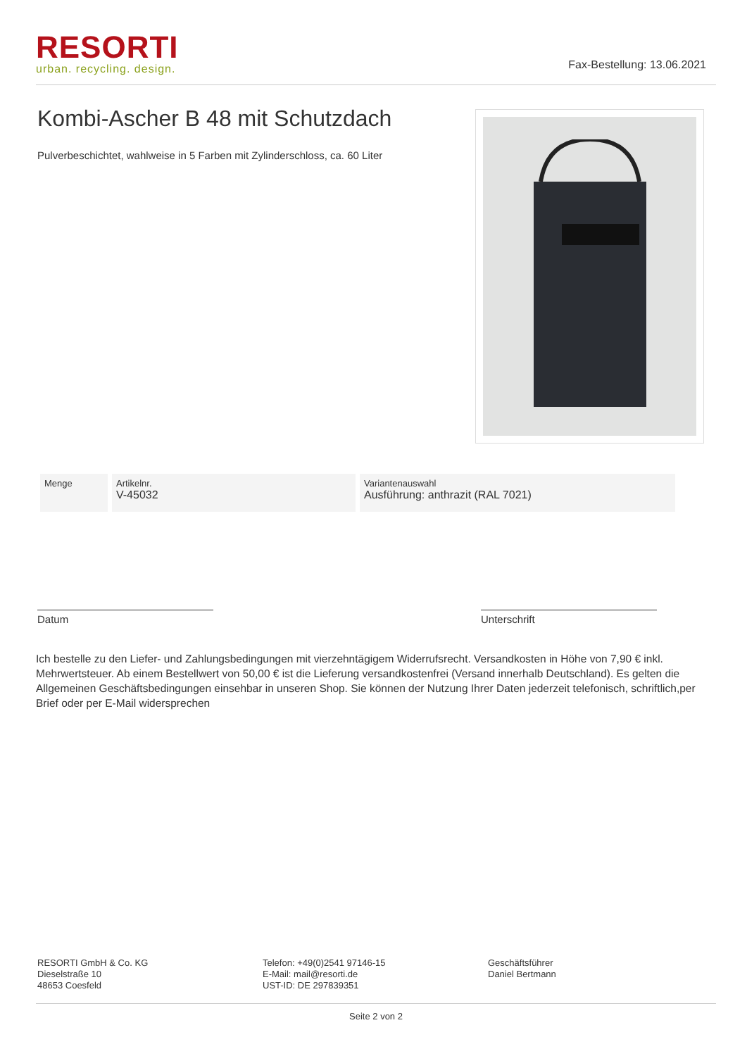RESORTI
urban. recycling. design.
Fax-Bestellung: 13.06.2021
Kombi-Ascher B 48 mit Schutzdach
Pulverbeschichtet, wahlweise in 5 Farben mit Zylinderschloss, ca. 60 Liter
| Menge | Artikelnr. V-45032 | Variantenauswahl Ausführung: anthrazit (RAL 7021) |
Datum Unterschrift
Ich bestelle zu den Liefer- und Zahlungsbedingungen mit vierzehntägigem Widerrufsrecht. Versandkosten in Höhe von 7,90 € inkl. Mehrwertsteuer. Ab einem Bestellwert von 50,00 € ist die Lieferung versandkostenfrei (Versand innerhalb Deutschland). Es gelten die Allgemeinen Geschäftsbedingungen einsehbar in unseren Shop. Sie können der Nutzung Ihrer Daten jederzeit telefonisch, schriftlich,per Brief oder per E-Mail widersprechen
RESORTI GmbH & Co. KG
Dieselstraße 10
48653 Coesfeld
Telefon: +49(0)2541 97146-15
E-Mail: mail@resorti.de
UST-ID: DE 297839351
Geschäftsführer
Daniel Bertmann
Seite 2 von 2